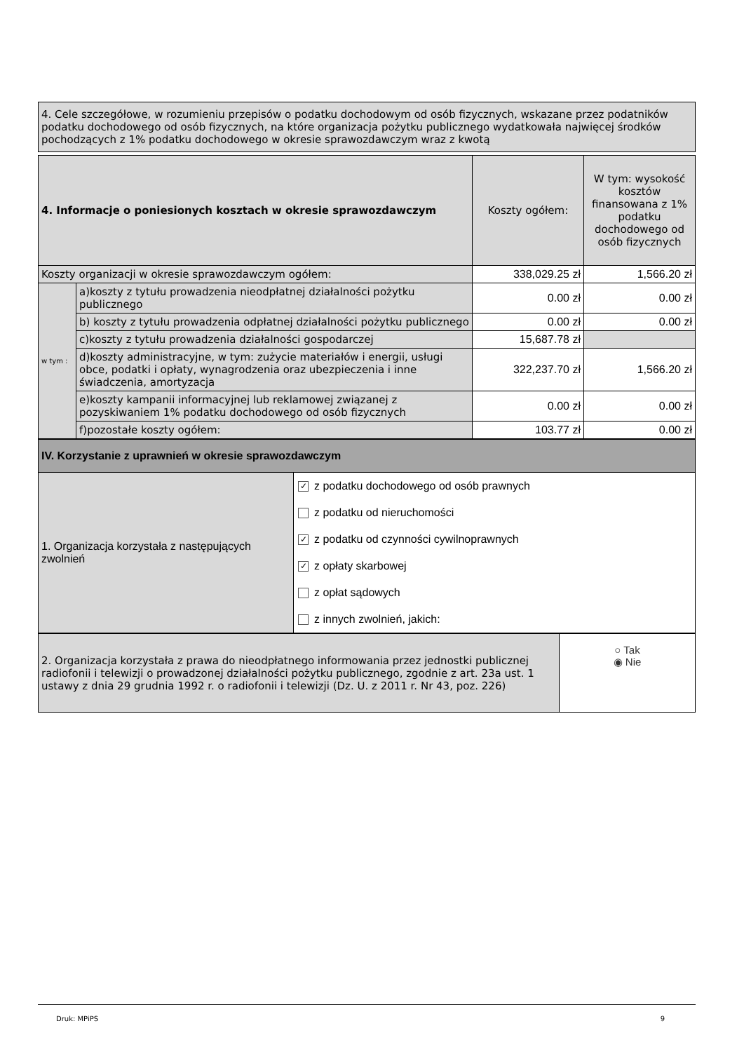| 4. Cele szczegółowe, w rozumieniu przepisów o podatku dochodowym od osób fizycznych, wskazane przez podatników podatku dochodowego od osób fizycznych, na które organizacja pożytku publicznego wydatkowała najwięcej środków pochodzących z 1% podatku dochodowego w okresie sprawozdawczym wraz z kwotą |
| 4. Informacje o poniesionych kosztach w okresie sprawozdawczym | | Koszty ogółem: | W tym: wysokość kosztów finansowana z 1% podatku dochodowego od osób fizycznych |
| Koszty organizacji w okresie sprawozdawczym ogółem: | | 338,029.25 zł | 1,566.20 zł |
| w tym : | a)koszty z tytułu prowadzenia nieodpłatnej działalności pożytku publicznego | 0.00 zł | 0.00 zł |
| | b) koszty z tytułu prowadzenia odpłatnej działalności pożytku publicznego | 0.00 zł | 0.00 zł |
| | c)koszty z tytułu prowadzenia działalności gospodarczej | 15,687.78 zł | |
| | d)koszty administracyjne, w tym: zużycie materiałów i energii, usługi obce, podatki i opłaty, wynagrodzenia oraz ubezpieczenia i inne świadczenia, amortyzacja | 322,237.70 zł | 1,566.20 zł |
| | e)koszty kampanii informacyjnej lub reklamowej związanej z pozyskiwaniem 1% podatku dochodowego od osób fizycznych | 0.00 zł | 0.00 zł |
| | f)pozostałe koszty ogółem: | 103.77 zł | 0.00 zł |
| IV. Korzystanie z uprawnień w okresie sprawozdawczym | |
| 1. Organizacja korzystała z następujących zwolnień | ✓ z podatku dochodowego od osób prawnych z podatku od nieruchomości ✓ z podatku od czynności cywilnoprawnych ✓ z opłaty skarbowej z opłat sądowych z innych zwolnień, jakich: |
| 2. Organizacja korzystała z prawa do nieodpłatnego informowania przez jednostki publicznej radiofonii i telewizji o prowadzonej działalności pożytku publicznego, zgodnie z art. 23a ust. 1 ustawy z dnia 29 grudnia 1992 r. o radiofonii i telewizji (Dz. U. z 2011 r. Nr 43, poz. 226) | ○ Tak ◉ Nie |
Druk: MPiPS 9